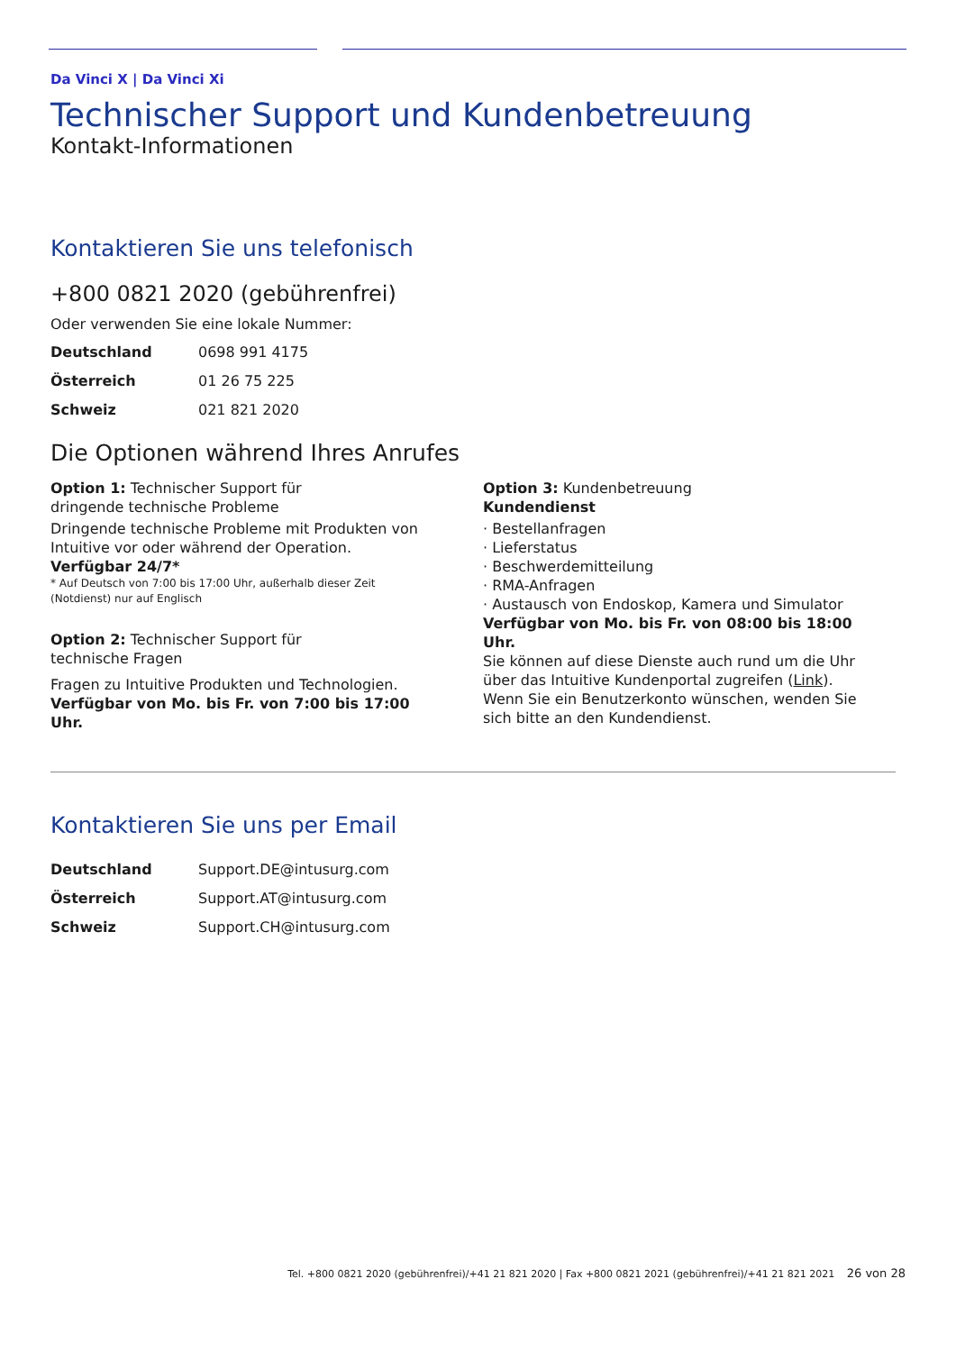Da Vinci X | Da Vinci Xi
Technischer Support und Kundenbetreuung
Kontakt-Informationen
Kontaktieren Sie uns telefonisch
+800 0821 2020 (gebührenfrei)
Oder verwenden Sie eine lokale Nummer:
| Deutschland | 0698 991 4175 |
| Österreich | 01 26 75 225 |
| Schweiz | 021 821 2020 |
Die Optionen während Ihres Anrufes
Option 1: Technischer Support für
dringende technische Probleme
Dringende technische Probleme mit Produkten von Intuitive vor oder während der Operation.
Verfügbar 24/7*
* Auf Deutsch von 7:00 bis 17:00 Uhr, außerhalb dieser Zeit (Notdienst) nur auf Englisch
Option 2: Technischer Support für
technische Fragen
Fragen zu Intuitive Produkten und Technologien.
Verfügbar von Mo. bis Fr. von 7:00 bis 17:00 Uhr.
Option 3: Kundenbetreuung
Kundendienst
· Bestellanfragen
· Lieferstatus
· Beschwerdemitteilung
· RMA-Anfragen
· Austausch von Endoskop, Kamera und Simulator
Verfügbar von Mo. bis Fr. von 08:00 bis 18:00 Uhr.
Sie können auf diese Dienste auch rund um die Uhr über das Intuitive Kundenportal zugreifen (Link). Wenn Sie ein Benutzerkonto wünschen, wenden Sie sich bitte an den Kundendienst.
Kontaktieren Sie uns per Email
| Deutschland | Support.DE@intusurg.com |
| Österreich | Support.AT@intusurg.com |
| Schweiz | Support.CH@intusurg.com |
Tel. +800 0821 2020 (gebührenfrei)/+41 21 821 2020 | Fax +800 0821 2021 (gebührenfrei)/+41 21 821 2021 26 von 28